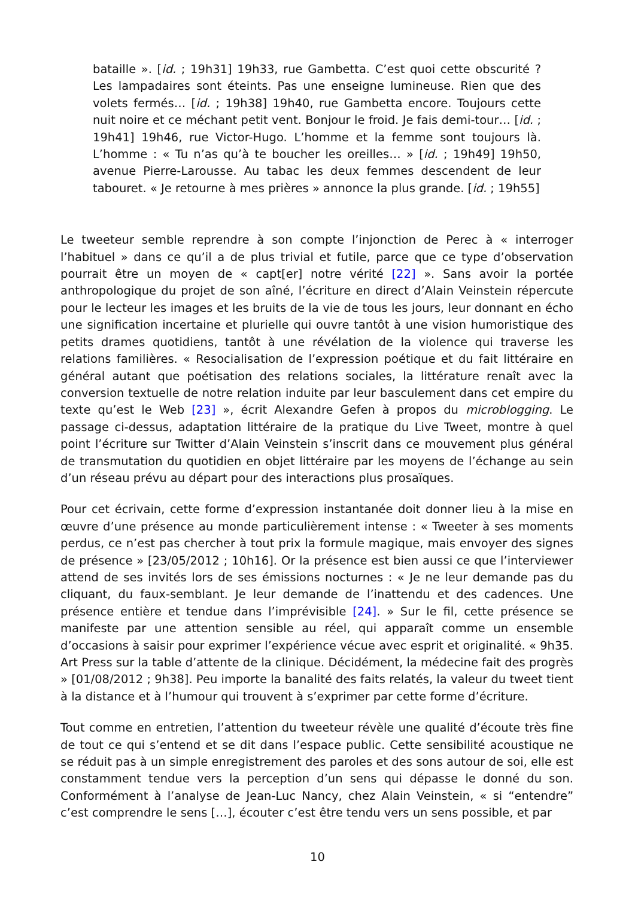bataille ». [id. ; 19h31] 19h33, rue Gambetta. C’est quoi cette obscurité ? Les lampadaires sont éteints. Pas une enseigne lumineuse. Rien que des volets fermés… [id. ; 19h38] 19h40, rue Gambetta encore. Toujours cette nuit noire et ce méchant petit vent. Bonjour le froid. Je fais demi-tour… [id. ; 19h41] 19h46, rue Victor-Hugo. L’homme et la femme sont toujours là. L’homme : « Tu n’as qu’à te boucher les oreilles… » [id. ; 19h49] 19h50, avenue Pierre-Larousse. Au tabac les deux femmes descendent de leur tabouret. « Je retourne à mes prières » annonce la plus grande. [id. ; 19h55]
Le tweeteur semble reprendre à son compte l’injonction de Perec à « interroger l’habituel » dans ce qu’il a de plus trivial et futile, parce que ce type d’observation pourrait être un moyen de « capt[er] notre vérité [22] ». Sans avoir la portée anthropologique du projet de son aîné, l’écriture en direct d’Alain Veinstein répercute pour le lecteur les images et les bruits de la vie de tous les jours, leur donnant en écho une signification incertaine et plurielle qui ouvre tantôt à une vision humoristique des petits drames quotidiens, tantôt à une révélation de la violence qui traverse les relations familières. « Resocialisation de l’expression poétique et du fait littéraire en général autant que poétisation des relations sociales, la littérature renaît avec la conversion textuelle de notre relation induite par leur basculement dans cet empire du texte qu’est le Web [23] », écrit Alexandre Gefen à propos du microblogging. Le passage ci-dessus, adaptation littéraire de la pratique du Live Tweet, montre à quel point l’écriture sur Twitter d’Alain Veinstein s’inscrit dans ce mouvement plus général de transmutation du quotidien en objet littéraire par les moyens de l’échange au sein d’un réseau prévu au départ pour des interactions plus prosaïques.
Pour cet écrivain, cette forme d’expression instantanée doit donner lieu à la mise en œuvre d’une présence au monde particulièrement intense : « Tweeter à ses moments perdus, ce n’est pas chercher à tout prix la formule magique, mais envoyer des signes de présence » [23/05/2012 ; 10h16]. Or la présence est bien aussi ce que l’interviewer attend de ses invités lors de ses émissions nocturnes : « Je ne leur demande pas du cliquant, du faux-semblant. Je leur demande de l’inattendu et des cadences. Une présence entière et tendue dans l’imprévisible [24]. » Sur le fil, cette présence se manifeste par une attention sensible au réel, qui apparaît comme un ensemble d’occasions à saisir pour exprimer l’expérience vécue avec esprit et originalité. « 9h35. Art Press sur la table d’attente de la clinique. Décidément, la médecine fait des progrès » [01/08/2012 ; 9h38]. Peu importe la banalité des faits relatés, la valeur du tweet tient à la distance et à l’humour qui trouvent à s’exprimer par cette forme d’écriture.
Tout comme en entretien, l’attention du tweeteur révèle une qualité d’écoute très fine de tout ce qui s’entend et se dit dans l’espace public. Cette sensibilité acoustique ne se réduit pas à un simple enregistrement des paroles et des sons autour de soi, elle est constamment tendue vers la perception d’un sens qui dépasse le donné du son. Conformément à l’analyse de Jean-Luc Nancy, chez Alain Veinstein, « si “entendre” c’est comprendre le sens […], écouter c’est être tendu vers un sens possible, et par
10